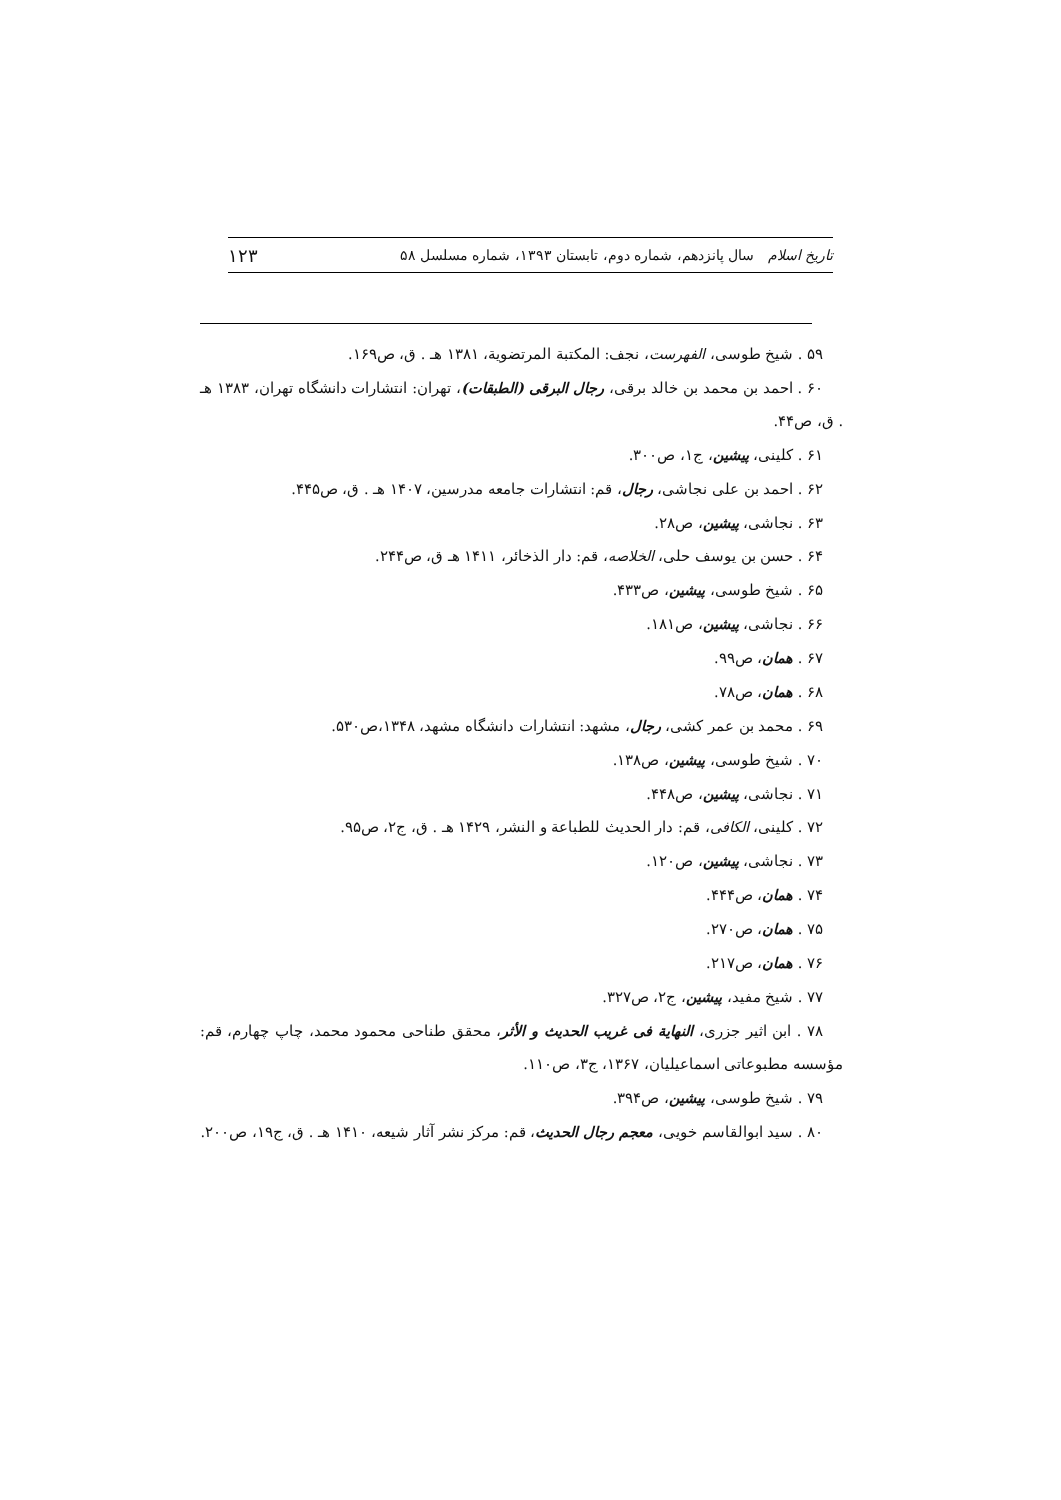تاریخ اسلام سال پانزدهم، شماره دوم، تابستان ۱۳۹۳، شماره مسلسل ۵۸ ۱۲۳
۵۹ . شیخ طوسی، الفهرست، نجف: المکتبة المرتضویة، ۱۳۸۱ هـ . ق، ص۱۶۹.
۶۰ . احمد بن محمد بن خالد برقی، رجال البرقی (الطبقات)، تهران: انتشارات دانشگاه تهران، ۱۳۸۳ هـ . ق، ص۴۴.
۶۱ . کلینی، پیشین، ج۱، ص۳۰۰.
۶۲ . احمد بن علی نجاشی، رجال، قم: انتشارات جامعه مدرسین، ۱۴۰۷ هـ . ق، ص۴۴۵.
۶۳ . نجاشی، پیشین، ص۲۸.
۶۴ . حسن بن یوسف حلی، الخلاصه، قم: دار الذخائر، ۱۴۱۱ هـ ق، ص۲۴۴.
۶۵ . شیخ طوسی، پیشین، ص۴۳۳.
۶۶ . نجاشی، پیشین، ص۱۸۱.
۶۷ . همان، ص۹۹.
۶۸ . همان، ص۷۸.
۶۹ . محمد بن عمر کشی، رجال، مشهد: انتشارات دانشگاه مشهد، ۱۳۴۸،ص۵۳۰.
۷۰ . شیخ طوسی، پیشین، ص۱۳۸.
۷۱ . نجاشی، پیشین، ص۴۴۸.
۷۲ . کلینی، الکافی، قم: دار الحدیث للطباعة و النشر، ۱۴۲۹ هـ . ق، ج۲، ص۹۵.
۷۳ . نجاشی، پیشین، ص۱۲۰.
۷۴ . همان، ص۴۴۴.
۷۵ . همان، ص۲۷۰.
۷۶ . همان، ص۲۱۷.
۷۷ . شیخ مفید، پیشین، ج۲، ص۳۲۷.
۷۸ . ابن اثیر جزری، النهایة فی غریب الحدیث و الأثر، محقق طناحی محمود محمد، چاپ چهارم، قم: مؤسسه مطبوعاتی اسماعیلیان، ۱۳۶۷، ج۳، ص۱۱۰.
۷۹ . شیخ طوسی، پیشین، ص۳۹۴.
۸۰ . سید ابوالقاسم خویی، معجم رجال الحدیث، قم: مرکز نشر آثار شیعه، ۱۴۱۰ هـ . ق، ج۱۹، ص۲۰۰.